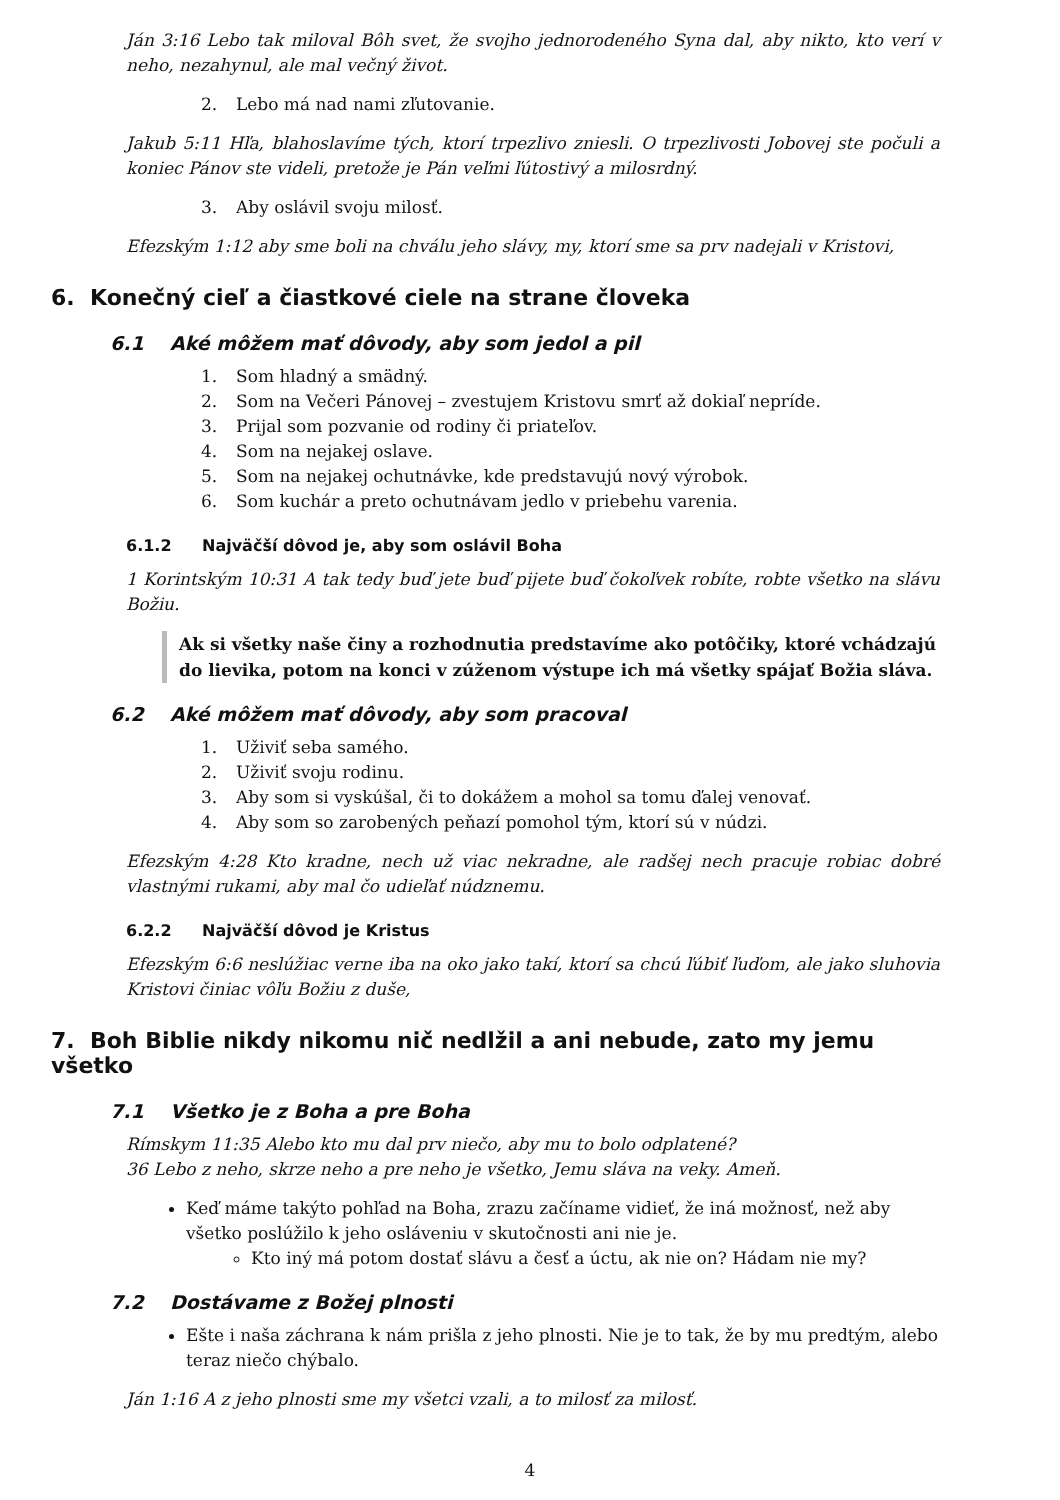Ján 3:16 Lebo tak miloval Bôh svet, že svojho jednorodeného Syna dal, aby nikto, kto verí v neho, nezahynul, ale mal večný život.
2. Lebo má nad nami zľutovanie.
Jakub 5:11 Hľa, blahoslavíme tých, ktorí trpezlivo zniesli. O trpezlivosti Jobovej ste počuli a koniec Pánov ste videli, pretože je Pán veľmi ľútostivý a milosrdný.
3. Aby oslávil svoju milosť.
Efezským 1:12 aby sme boli na chválu jeho slávy, my, ktorí sme sa prv nadejali v Kristovi,
6. Konečný cieľ a čiastkové ciele na strane človeka
6.1 Aké môžem mať dôvody, aby som jedol a pil
1. Som hladný a smädný.
2. Som na Večeri Pánovej – zvestujem Kristovu smrť až dokiaľ nepríde.
3. Prijal som pozvanie od rodiny či priateľov.
4. Som na nejakej oslave.
5. Som na nejakej ochutnávke, kde predstavujú nový výrobok.
6. Som kuchár a preto ochutnávam jedlo v priebehu varenia.
6.1.2 Najväčší dôvod je, aby som oslávil Boha
1 Korintským 10:31 A tak tedy buď jete buď pijete buď čokoľvek robíte, robte všetko na slávu Božiu.
Ak si všetky naše činy a rozhodnutia predstavíme ako potôčiky, ktoré vchádzajú do lievika, potom na konci v zúženom výstupe ich má všetky spájať Božia sláva.
6.2 Aké môžem mať dôvody, aby som pracoval
1. Uživiť seba samého.
2. Uživiť svoju rodinu.
3. Aby som si vyskúšal, či to dokážem a mohol sa tomu ďalej venovať.
4. Aby som so zarobených peňazí pomohol tým, ktorí sú v núdzi.
Efezským 4:28 Kto kradne, nech už viac nekradne, ale radšej nech pracuje robiac dobré vlastnými rukami, aby mal čo udieľať núdznemu.
6.2.2 Najväčší dôvod je Kristus
Efezským 6:6 neslúžiac verne iba na oko jako takí, ktorí sa chcú ľúbiť ľuďom, ale jako sluhovia Kristovi činiac vôľu Božiu z duše,
7. Boh Biblie nikdy nikomu nič nedlžil a ani nebude, zato my jemu všetko
7.1 Všetko je z Boha a pre Boha
Rímskym 11:35 Alebo kto mu dal prv niečo, aby mu to bolo odplatené?
36 Lebo z neho, skrze neho a pre neho je všetko, Jemu sláva na veky. Ameň.
Keď máme takýto pohľad na Boha, zrazu začíname vidieť, že iná možnosť, než aby všetko poslúžilo k jeho osláveniu v skutočnosti ani nie je.
Kto iný má potom dostať slávu a česť a úctu, ak nie on? Hádam nie my?
7.2 Dostávame z Božej plnosti
Ešte i naša záchrana k nám prišla z jeho plnosti. Nie je to tak, že by mu predtým, alebo teraz niečo chýbalo.
Ján 1:16 A z jeho plnosti sme my všetci vzali, a to milosť za milosť.
4